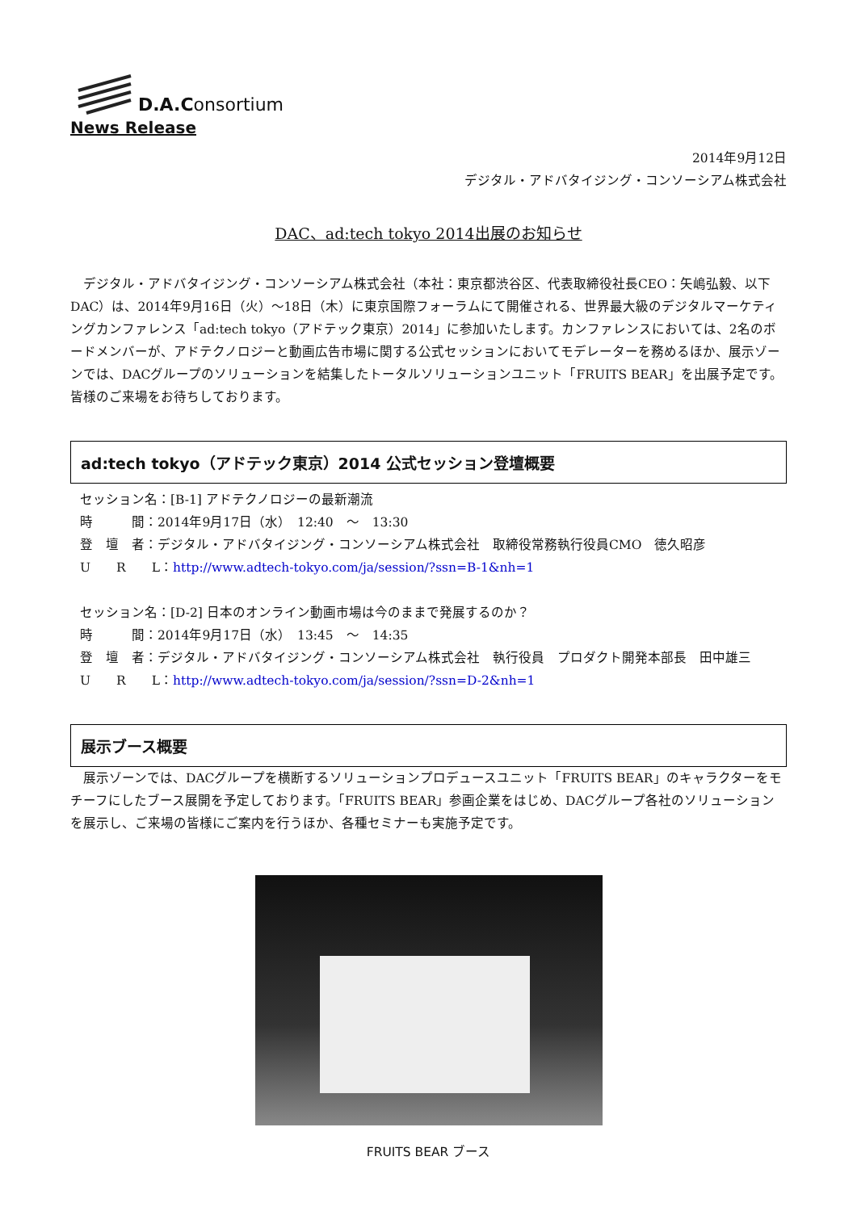D.A.Consortium
News Release
2014年9月12日
デジタル・アドバタイジング・コンソーシアム株式会社
DAC、ad:tech tokyo 2014出展のお知らせ
　デジタル・アドバタイジング・コンソーシアム株式会社（本社：東京都渋谷区、代表取締役社長CEO：矢嶋弘毅、以下DAC）は、2014年9月16日（火）～18日（木）に東京国際フォーラムにて開催される、世界最大級のデジタルマーケティングカンファレンス「ad:tech tokyo（アドテック東京）2014」に参加いたします。カンファレンスにおいては、2名のボードメンバーが、アドテクノロジーと動画広告市場に関する公式セッションにおいてモデレーターを務めるほか、展示ゾーンでは、DACグループのソリューションを結集したトータルソリューションユニット「FRUITS BEAR」を出展予定です。皆様のご来場をお待ちしております。
ad:tech tokyo（アドテック東京）2014 公式セッション登壇概要
セッション名：[B-1] アドテクノロジーの最新潮流
時　　　間：2014年9月17日（水）　12:40　～　13:30
登　壇　者：デジタル・アドバタイジング・コンソーシアム株式会社　取締役常務執行役員CMO　徳久昭彦
U　　R　　L：http://www.adtech-tokyo.com/ja/session/?ssn=B-1&nh=1
セッション名：[D-2] 日本のオンライン動画市場は今のままで発展するのか？
時　　　間：2014年9月17日（水）　13:45　～　14:35
登　壇　者：デジタル・アドバタイジング・コンソーシアム株式会社　執行役員　プロダクト開発本部長　田中雄三
U　　R　　L：http://www.adtech-tokyo.com/ja/session/?ssn=D-2&nh=1
展示ブース概要
　展示ゾーンでは、DACグループを横断するソリューションプロデュースユニット「FRUITS BEAR」のキャラクターをモチーフにしたブース展開を予定しております。「FRUITS BEAR」参画企業をはじめ、DACグループ各社のソリューションを展示し、ご来場の皆様にご案内を行うほか、各種セミナーも実施予定です。
FRUITS BEAR ブース